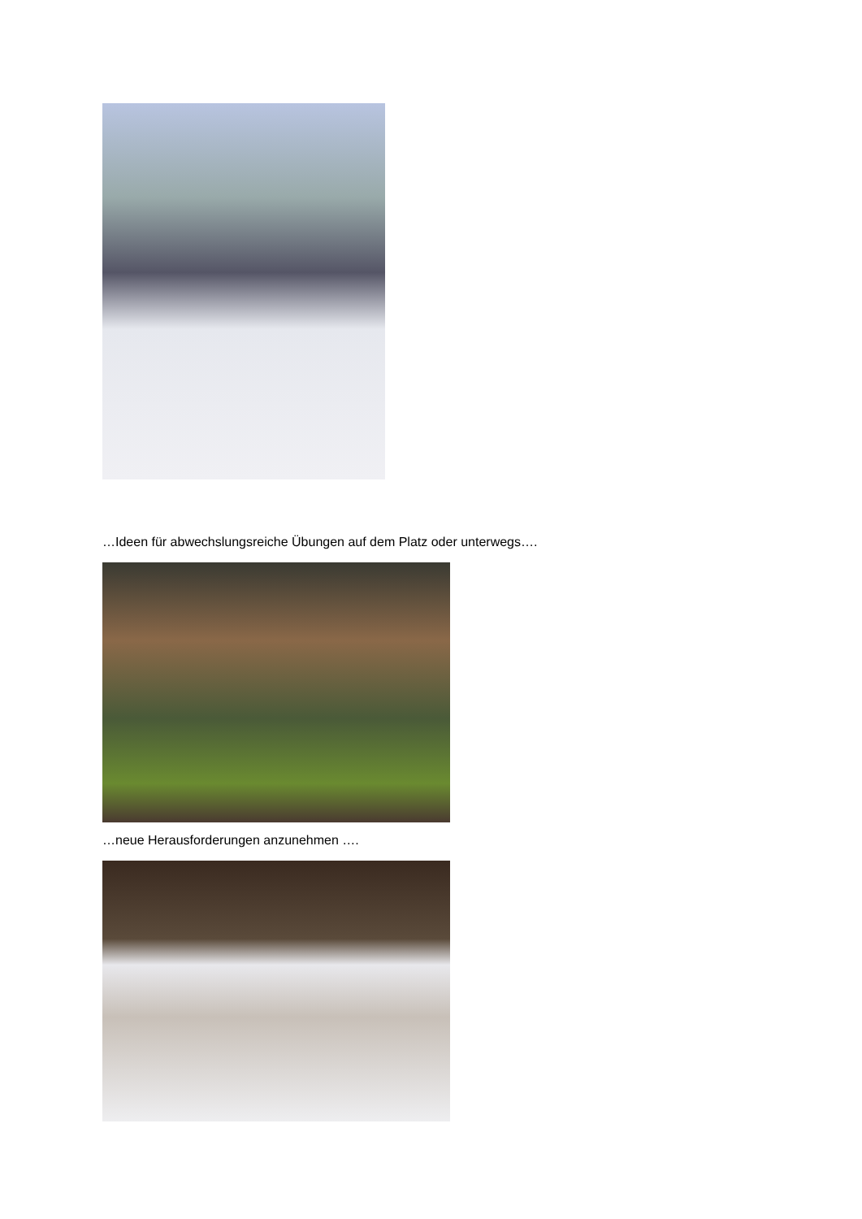…Ideen für abwechslungsreiche Übungen auf dem Platz oder unterwegs….
…neue Herausforderungen anzunehmen ….